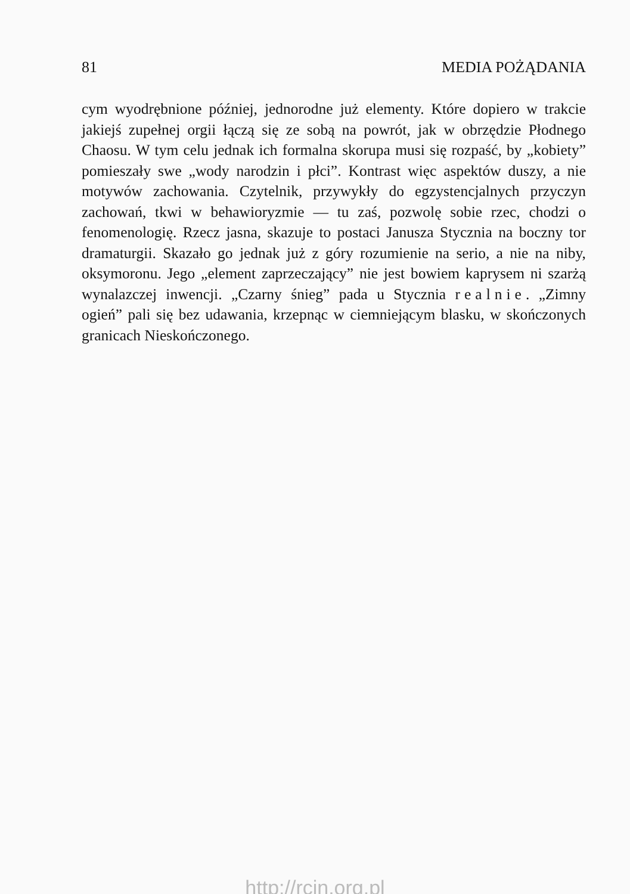81 MEDIA POŻĄDANIA
cym wyodrębnione później, jednorodne już elementy. Które dopiero w trakcie jakiejś zupełnej orgii łączą się ze sobą na powrót, jak w obrzędzie Płodnego Chaosu. W tym celu jednak ich formalna skorupa musi się rozpaść, by „kobiety” pomieszały swe „wody narodzin i płci”. Kontrast więc aspektów duszy, a nie motywów zachowania. Czytelnik, przywykły do egzystencjalnych przyczyn zachowań, tkwi w behawioryzmie — tu zaś, pozwolę sobie rzec, chodzi o fenomenologię. Rzecz jasna, skazuje to postaci Janusza Stycznia na boczny tor dramaturgii. Skazało go jednak już z góry rozumienie na serio, a nie na niby, oksymoronu. Jego „element zaprzeczający” nie jest bowiem kaprysem ni szarżą wynalazczej inwencji. „Czarny śnieg” pada u Stycznia realnie. „Zimny ogień” pali się bez udawania, krzepnąc w ciemniejącym blasku, w skończonych granicach Nieskończonego.
http://rcin.org.pl